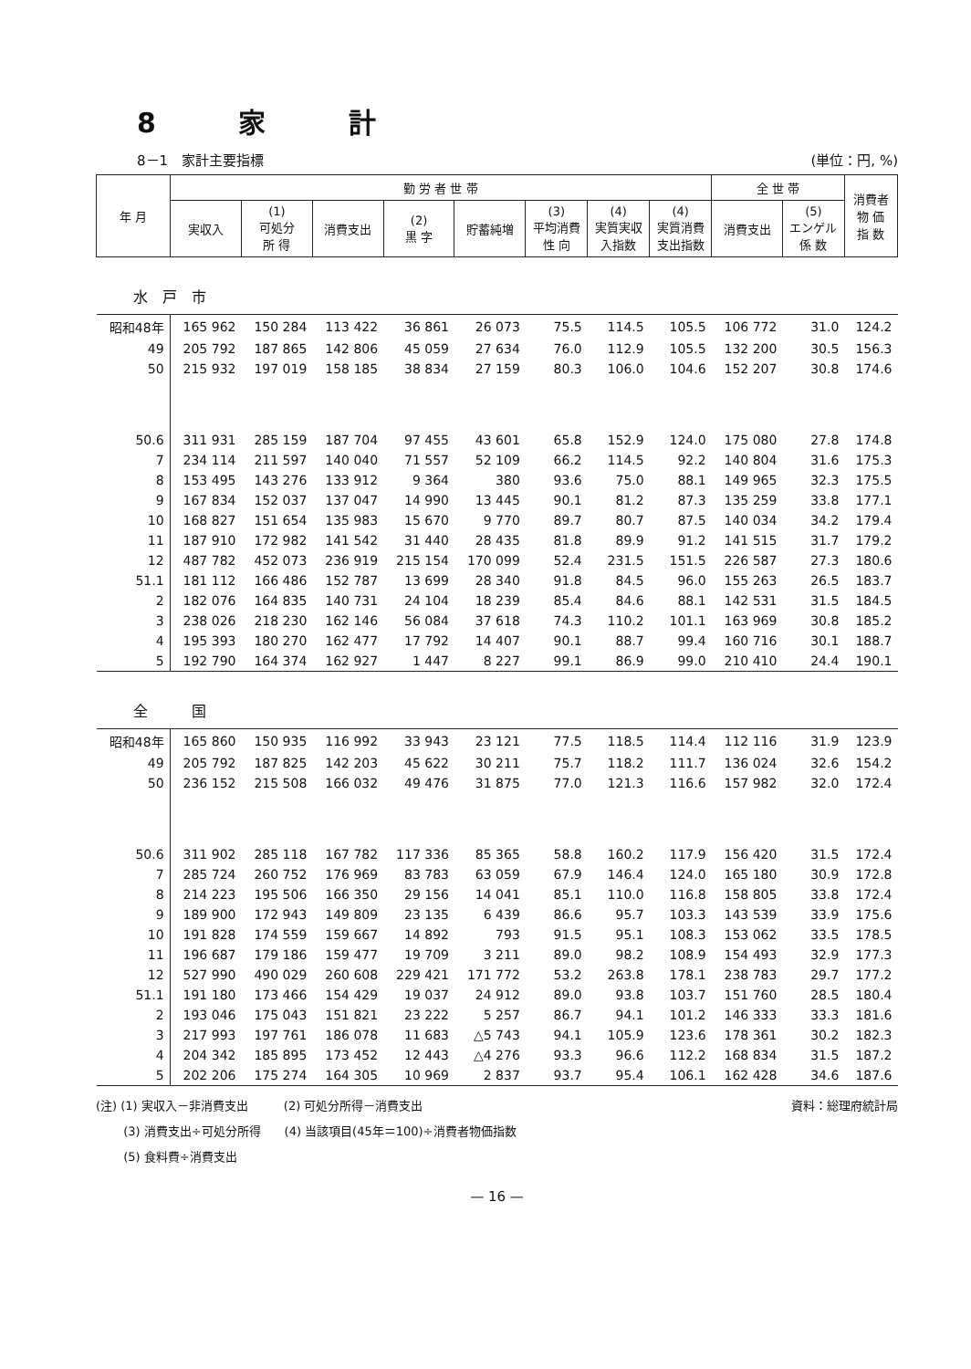8 家 計
8－1　家計主要指標 (単位：円, %)
| 年 月 | 勤 労 者 世 帯 | | | | | | | | 全 世 帯 | | 消費者 物 価 指 数 |
| --- | --- | --- | --- | --- | --- | --- | --- | --- | --- | --- | --- |
| | 実収入 | (1) 可処分 所 得 | 消費支出 | (2) 黒 字 | 貯蓄純増 | (3) 平均消費 性 向 | (4) 実質実収 入指数 | (4) 実質消費 支出指数 | 消費支出 | (5) エンゲル 係 数 | |
| 水 戸 市 | | | | | | | | | | | |
| 昭和48年 | 165 962 | 150 284 | 113 422 | 36 861 | 26 073 | 75.5 | 114.5 | 105.5 | 106 772 | 31.0 | 124.2 |
| 49 | 205 792 | 187 865 | 142 806 | 45 059 | 27 634 | 76.0 | 112.9 | 105.5 | 132 200 | 30.5 | 156.3 |
| 50 | 215 932 | 197 019 | 158 185 | 38 834 | 27 159 | 80.3 | 106.0 | 104.6 | 152 207 | 30.8 | 174.6 |
| 50.6 | 311 931 | 285 159 | 187 704 | 97 455 | 43 601 | 65.8 | 152.9 | 124.0 | 175 080 | 27.8 | 174.8 |
| 7 | 234 114 | 211 597 | 140 040 | 71 557 | 52 109 | 66.2 | 114.5 | 92.2 | 140 804 | 31.6 | 175.3 |
| 8 | 153 495 | 143 276 | 133 912 | 9 364 | 380 | 93.6 | 75.0 | 88.1 | 149 965 | 32.3 | 175.5 |
| 9 | 167 834 | 152 037 | 137 047 | 14 990 | 13 445 | 90.1 | 81.2 | 87.3 | 135 259 | 33.8 | 177.1 |
| 10 | 168 827 | 151 654 | 135 983 | 15 670 | 9 770 | 89.7 | 80.7 | 87.5 | 140 034 | 34.2 | 179.4 |
| 11 | 187 910 | 172 982 | 141 542 | 31 440 | 28 435 | 81.8 | 89.9 | 91.2 | 141 515 | 31.7 | 179.2 |
| 12 | 487 782 | 452 073 | 236 919 | 215 154 | 170 099 | 52.4 | 231.5 | 151.5 | 226 587 | 27.3 | 180.6 |
| 51.1 | 181 112 | 166 486 | 152 787 | 13 699 | 28 340 | 91.8 | 84.5 | 96.0 | 155 263 | 26.5 | 183.7 |
| 2 | 182 076 | 164 835 | 140 731 | 24 104 | 18 239 | 85.4 | 84.6 | 88.1 | 142 531 | 31.5 | 184.5 |
| 3 | 238 026 | 218 230 | 162 146 | 56 084 | 37 618 | 74.3 | 110.2 | 101.1 | 163 969 | 30.8 | 185.2 |
| 4 | 195 393 | 180 270 | 162 477 | 17 792 | 14 407 | 90.1 | 88.7 | 99.4 | 160 716 | 30.1 | 188.7 |
| 5 | 192 790 | 164 374 | 162 927 | 1 447 | 8 227 | 99.1 | 86.9 | 99.0 | 210 410 | 24.4 | 190.1 |
| 全 国 | | | | | | | | | | | |
| 昭和48年 | 165 860 | 150 935 | 116 992 | 33 943 | 23 121 | 77.5 | 118.5 | 114.4 | 112 116 | 31.9 | 123.9 |
| 49 | 205 792 | 187 825 | 142 203 | 45 622 | 30 211 | 75.7 | 118.2 | 111.7 | 136 024 | 32.6 | 154.2 |
| 50 | 236 152 | 215 508 | 166 032 | 49 476 | 31 875 | 77.0 | 121.3 | 116.6 | 157 982 | 32.0 | 172.4 |
| 50.6 | 311 902 | 285 118 | 167 782 | 117 336 | 85 365 | 58.8 | 160.2 | 117.9 | 156 420 | 31.5 | 172.4 |
| 7 | 285 724 | 260 752 | 176 969 | 83 783 | 63 059 | 67.9 | 146.4 | 124.0 | 165 180 | 30.9 | 172.8 |
| 8 | 214 223 | 195 506 | 166 350 | 29 156 | 14 041 | 85.1 | 110.0 | 116.8 | 158 805 | 33.8 | 172.4 |
| 9 | 189 900 | 172 943 | 149 809 | 23 135 | 6 439 | 86.6 | 95.7 | 103.3 | 143 539 | 33.9 | 175.6 |
| 10 | 191 828 | 174 559 | 159 667 | 14 892 | 793 | 91.5 | 95.1 | 108.3 | 153 062 | 33.5 | 178.5 |
| 11 | 196 687 | 179 186 | 159 477 | 19 709 | 3 211 | 89.0 | 98.2 | 108.9 | 154 493 | 32.9 | 177.3 |
| 12 | 527 990 | 490 029 | 260 608 | 229 421 | 171 772 | 53.2 | 263.8 | 178.1 | 238 783 | 29.7 | 177.2 |
| 51.1 | 191 180 | 173 466 | 154 429 | 19 037 | 24 912 | 89.0 | 93.8 | 103.7 | 151 760 | 28.5 | 180.4 |
| 2 | 193 046 | 175 043 | 151 821 | 23 222 | 5 257 | 86.7 | 94.1 | 101.2 | 146 333 | 33.3 | 181.6 |
| 3 | 217 993 | 197 761 | 186 078 | 11 683 | △5 743 | 94.1 | 105.9 | 123.6 | 178 361 | 30.2 | 182.3 |
| 4 | 204 342 | 185 895 | 173 452 | 12 443 | △4 276 | 93.3 | 96.6 | 112.2 | 168 834 | 31.5 | 187.2 |
| 5 | 202 206 | 175 274 | 164 305 | 10 969 | 2 837 | 93.7 | 95.4 | 106.1 | 162 428 | 34.6 | 187.6 |
(注) (1) 実収入－非消費支出　　　(2) 可処分所得－消費支出 資料：総理府統計局
　　 (3) 消費支出÷可処分所得　　(4) 当該項目(45年＝100)÷消費者物価指数
　　 (5) 食料費÷消費支出
— 16 —